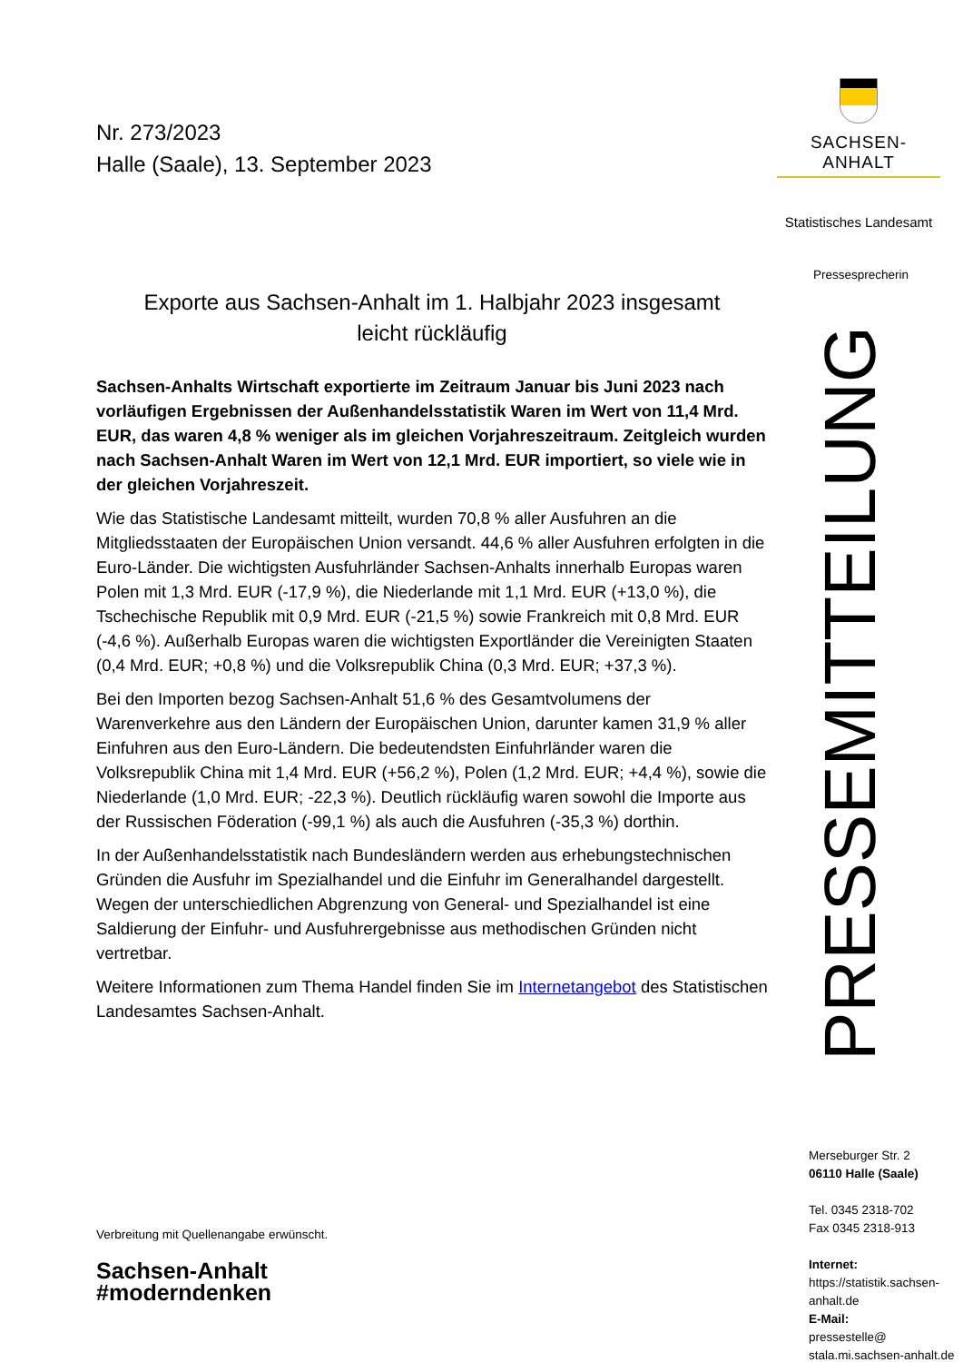Nr. 273/2023
Halle (Saale), 13. September 2023
Exporte aus Sachsen-Anhalt im 1. Halbjahr 2023 insgesamt
leicht rückläufig
Sachsen-Anhalts Wirtschaft exportierte im Zeitraum Januar bis Juni 2023 nach vorläufigen Ergebnissen der Außenhandelsstatistik Waren im Wert von 11,4 Mrd. EUR, das waren 4,8 % weniger als im gleichen Vorjahreszeitraum. Zeitgleich wurden nach Sachsen-Anhalt Waren im Wert von 12,1 Mrd. EUR importiert, so viele wie in der gleichen Vorjahreszeit.
Wie das Statistische Landesamt mitteilt, wurden 70,8 % aller Ausfuhren an die Mitgliedsstaaten der Europäischen Union versandt. 44,6 % aller Ausfuhren erfolgten in die Euro-Länder. Die wichtigsten Ausfuhrländer Sachsen-Anhalts innerhalb Europas waren Polen mit 1,3 Mrd. EUR (-17,9 %), die Niederlande mit 1,1 Mrd. EUR (+13,0 %), die Tschechische Republik mit 0,9 Mrd. EUR (-21,5 %) sowie Frankreich mit 0,8 Mrd. EUR (-4,6 %). Außerhalb Europas waren die wichtigsten Exportländer die Vereinigten Staaten (0,4 Mrd. EUR; +0,8 %) und die Volksrepublik China (0,3 Mrd. EUR; +37,3 %).
Bei den Importen bezog Sachsen-Anhalt 51,6 % des Gesamtvolumens der Warenverkehre aus den Ländern der Europäischen Union, darunter kamen 31,9 % aller Einfuhren aus den Euro-Ländern. Die bedeutendsten Einfuhrländer waren die Volksrepublik China mit 1,4 Mrd. EUR (+56,2 %), Polen (1,2 Mrd. EUR; +4,4 %), sowie die Niederlande (1,0 Mrd. EUR; -22,3 %). Deutlich rückläufig waren sowohl die Importe aus der Russischen Föderation (-99,1 %) als auch die Ausfuhren (-35,3 %) dorthin.
In der Außenhandelsstatistik nach Bundesländern werden aus erhebungstechnischen Gründen die Ausfuhr im Spezialhandel und die Einfuhr im Generalhandel dargestellt. Wegen der unterschiedlichen Abgrenzung von General- und Spezialhandel ist eine Saldierung der Einfuhr- und Ausfuhrergebnisse aus methodischen Gründen nicht vertretbar.
Weitere Informationen zum Thema Handel finden Sie im Internetangebot des Statistischen Landesamtes Sachsen-Anhalt.
Verbreitung mit Quellenangabe erwünscht.
Sachsen-Anhalt
#moderndenken
SACHSEN-ANHALT
Statistisches Landesamt
Pressesprecherin
PRESSEMITTEILUNG
Merseburger Str. 2
06110 Halle (Saale)
Tel. 0345 2318-702
Fax 0345 2318-913
Internet:
https://statistik.sachsen-anhalt.de
E-Mail:
pressestelle@
stala.mi.sachsen-anhalt.de